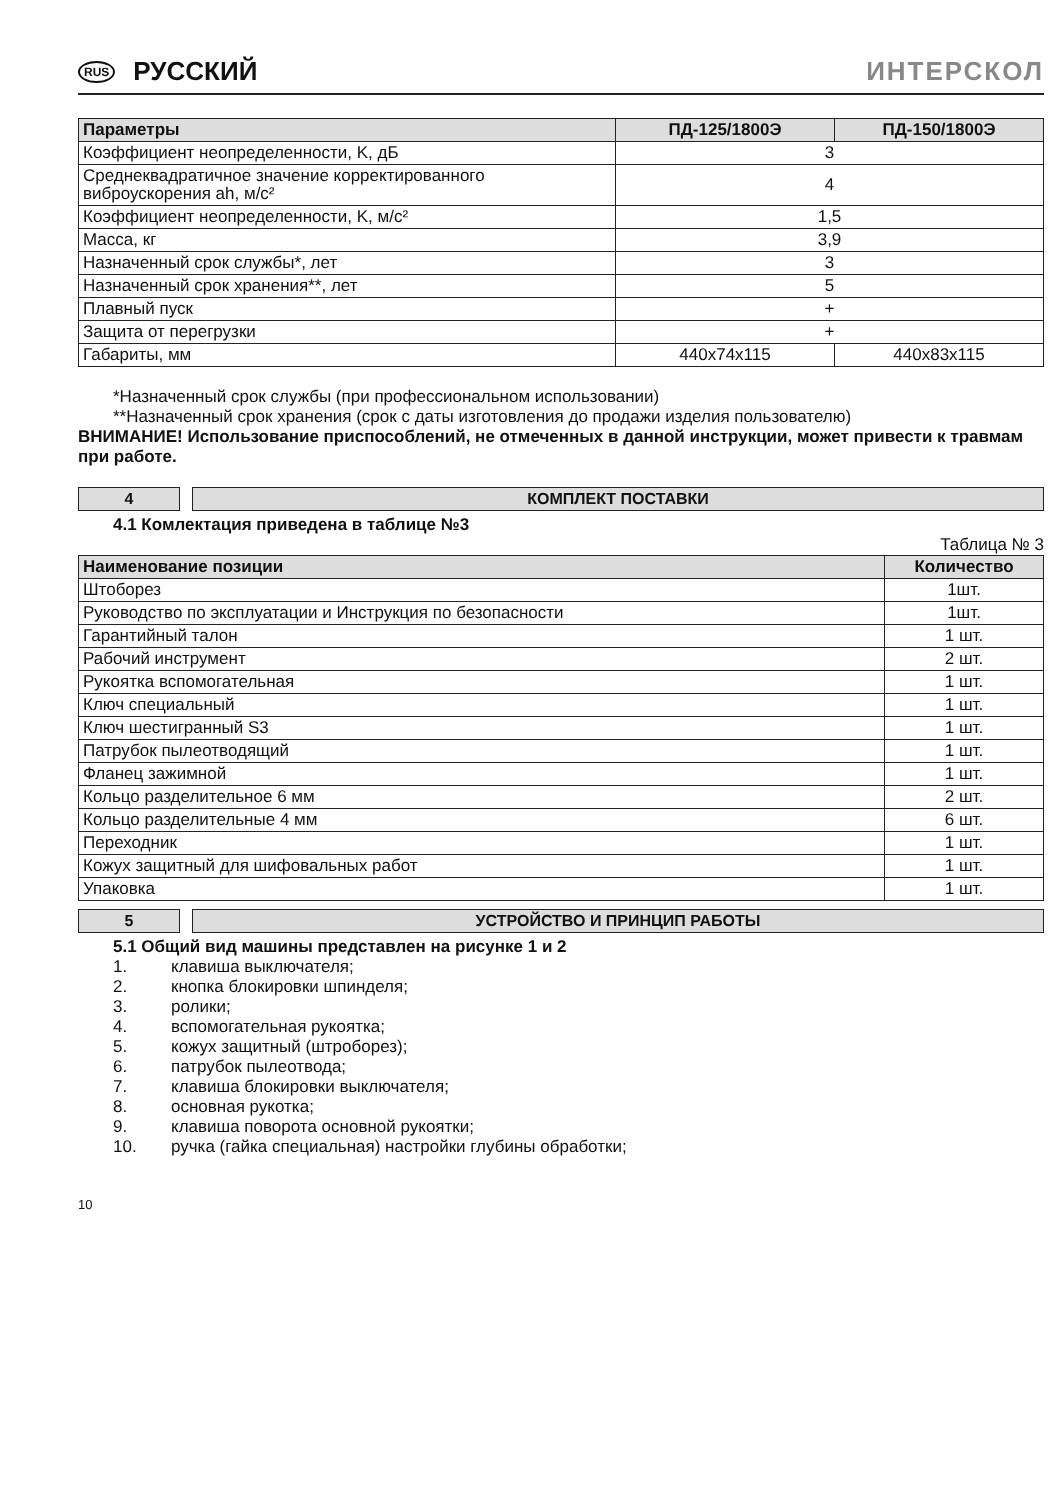RUS РУССКИЙ ИНТЕРСКОЛ
| Параметры | ПД-125/1800Э | ПД-150/1800Э |
| --- | --- | --- |
| Коэффициент неопределенности, K, дБ | 3 | |
| Среднеквадратичное значение корректированного виброускорения ah, м/с² | 4 | |
| Коэффициент неопределенности, K, м/с² | 1,5 | |
| Масса, кг | 3,9 | |
| Назначенный срок службы*, лет | 3 | |
| Назначенный срок хранения**, лет | 5 | |
| Плавный пуск | + | |
| Защита от перегрузки | + | |
| Габариты, мм | 440x74x115 | 440x83x115 |
*Назначенный срок службы (при профессиональном использовании)
**Назначенный срок хранения (срок с даты изготовления до продажи изделия пользователю)
ВНИМАНИЕ! Использование приспособлений, не отмеченных в данной инструкции, может привести к травмам при работе.
4 КОМПЛЕКТ ПОСТАВКИ
4.1 Комлектация приведена в таблице №3
Таблица № 3
| Наименование позиции | Количество |
| --- | --- |
| Штоборез | 1шт. |
| Руководство по эксплуатации и Инструкция по безопасности | 1шт. |
| Гарантийный талон | 1 шт. |
| Рабочий инструмент | 2 шт. |
| Рукоятка вспомогательная | 1 шт. |
| Ключ специальный | 1 шт. |
| Ключ шестигранный S3 | 1 шт. |
| Патрубок пылеотводящий | 1 шт. |
| Фланец зажимной | 1 шт. |
| Кольцо разделительное 6 мм | 2 шт. |
| Кольцо разделительные 4 мм | 6 шт. |
| Переходник | 1 шт. |
| Кожух защитный для шифовальных работ | 1 шт. |
| Упаковка | 1 шт. |
5 УСТРОЙСТВО И ПРИНЦИП РАБОТЫ
5.1 Общий вид машины представлен на рисунке 1 и 2
1. клавиша выключателя;
2. кнопка блокировки шпинделя;
3. ролики;
4. вспомогательная рукоятка;
5. кожух защитный (штроборез);
6. патрубок пылеотвода;
7. клавиша блокировки выключателя;
8. основная рукотка;
9. клавиша поворота основной рукоятки;
10. ручка (гайка специальная) настройки глубины обработки;
10